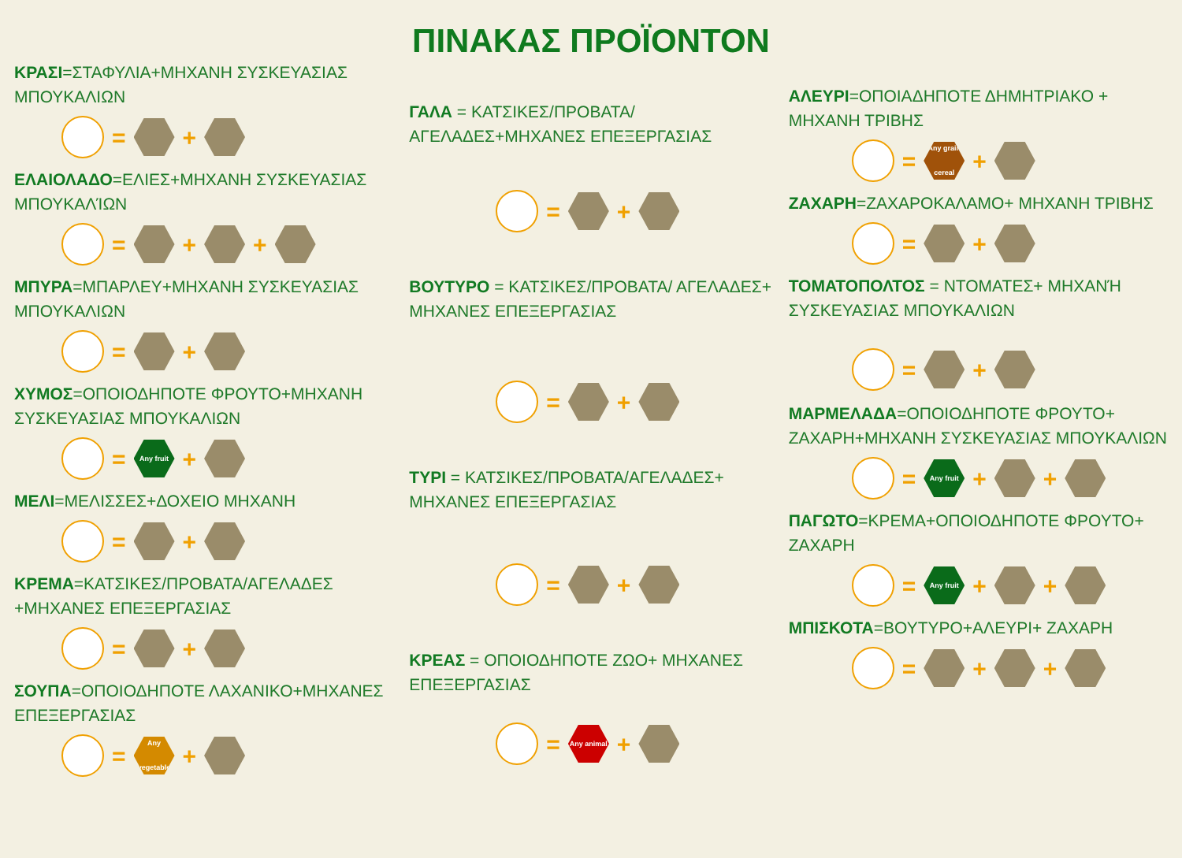ΠΙΝΑΚΑΣ ΠΡΟΪΟΝΤΟΝ
ΚΡΑΣΙ=ΣΤΑΦΥΛΙΑ+ΜΗΧΑΝΗ ΣΥΣΚΕΥΑΣΙΑΣ ΜΠΟΥΚΑΛΙΩΝ
= +
ΕΛΑΙΟΛΑΔΟ=ΕΛΙΕΣ+ΜΗΧΑΝΗ ΣΥΣΚΕΥΑΣΙΑΣ ΜΠΟΥΚΑΛΊΩΝ
= + +
ΜΠΥΡΑ=ΜΠΑΡΛΕΥ+ΜΗΧΑΝΗ ΣΥΣΚΕΥΑΣΙΑΣ ΜΠΟΥΚΑΛΙΩΝ
= +
ΧΥΜΟΣ=ΟΠΟΙΟΔΗΠΟΤΕ ΦΡΟΥΤΟ+ΜΗΧΑΝΗ ΣΥΣΚΕΥΑΣΙΑΣ ΜΠΟΥΚΑΛΙΩΝ
= Any fruit +
ΜΕΛΙ=ΜΕΛΙΣΣΕΣ+ΔΟΧΕΙΟ ΜΗΧΑΝΗ
= +
ΚΡΕΜΑ=ΚΑΤΣΙΚΕΣ/ΠΡΟΒΑΤΑ/ΑΓΕΛΑΔΕΣ +ΜΗΧΑΝΕΣ ΕΠΕΞΕΡΓΑΣΙΑΣ
= +
ΣΟΥΠΑ=ΟΠΟΙΟΔΗΠΟΤΕ ΛΑΧΑΝΙΚΟ+ΜΗΧΑΝΕΣ ΕΠΕΞΕΡΓΑΣΙΑΣ
= Any vegetable +
ΓΑΛΑ = ΚΑΤΣΙΚΕΣ/ΠΡΟΒΑΤΑ/ ΑΓΕΛΑΔΕΣ+ΜΗΧΑΝΕΣ ΕΠΕΞΕΡΓΑΣΙΑΣ
= +
ΒΟΥΤΥΡΟ = ΚΑΤΣΙΚΕΣ/ΠΡΟΒΑΤΑ/ ΑΓΕΛΑΔΕΣ+ ΜΗΧΑΝΕΣ ΕΠΕΞΕΡΓΑΣΙΑΣ
= +
ΤΥΡΙ = ΚΑΤΣΙΚΕΣ/ΠΡΟΒΑΤΑ/ΑΓΕΛΑΔΕΣ+ ΜΗΧΑΝΕΣ ΕΠΕΞΕΡΓΑΣΙΑΣ
= +
ΚΡΕΑΣ = ΟΠΟΙΟΔΗΠΟΤΕ ΖΩΟ+ ΜΗΧΑΝΕΣ ΕΠΕΞΕΡΓΑΣΙΑΣ
= Any animal +
ΑΛΕΥΡΙ=ΟΠΟΙΑΔΗΠΟΤΕ ΔΗΜΗΤΡΙΑΚΟ + ΜΗΧΑΝΗ ΤΡΙΒΗΣ
= Any grain cereal +
ΖΑΧΑΡΗ=ΖΑΧΑΡΟΚΑΛΑΜΟ+ ΜΗΧΑΝΗ ΤΡΙΒΗΣ
= +
ΤΟΜΑΤΟΠΟΛΤΟΣ = ΝΤΟΜΑΤΕΣ+ ΜΗΧΑΝΉ ΣΥΣΚΕΥΑΣΙΑΣ ΜΠΟΥΚΑΛΙΩΝ
= +
ΜΑΡΜΕΛΑΔΑ=ΟΠΟΙΟΔΗΠΟΤΕ ΦΡΟΥΤΟ+ ΖΑΧΑΡΗ+ΜΗΧΑΝΗ ΣΥΣΚΕΥΑΣΙΑΣ ΜΠΟΥΚΑΛΙΩΝ
= Any fruit + +
ΠΑΓΩΤΟ=ΚΡΕΜΑ+ΟΠΟΙΟΔΗΠΟΤΕ ΦΡΟΥΤΟ+ ΖΑΧΑΡΗ
= Any fruit + +
ΜΠΙΣΚΟΤΑ=ΒΟΥΤΥΡΟ+ΑΛΕΥΡΙ+ ΖΑΧΑΡΗ
= + +